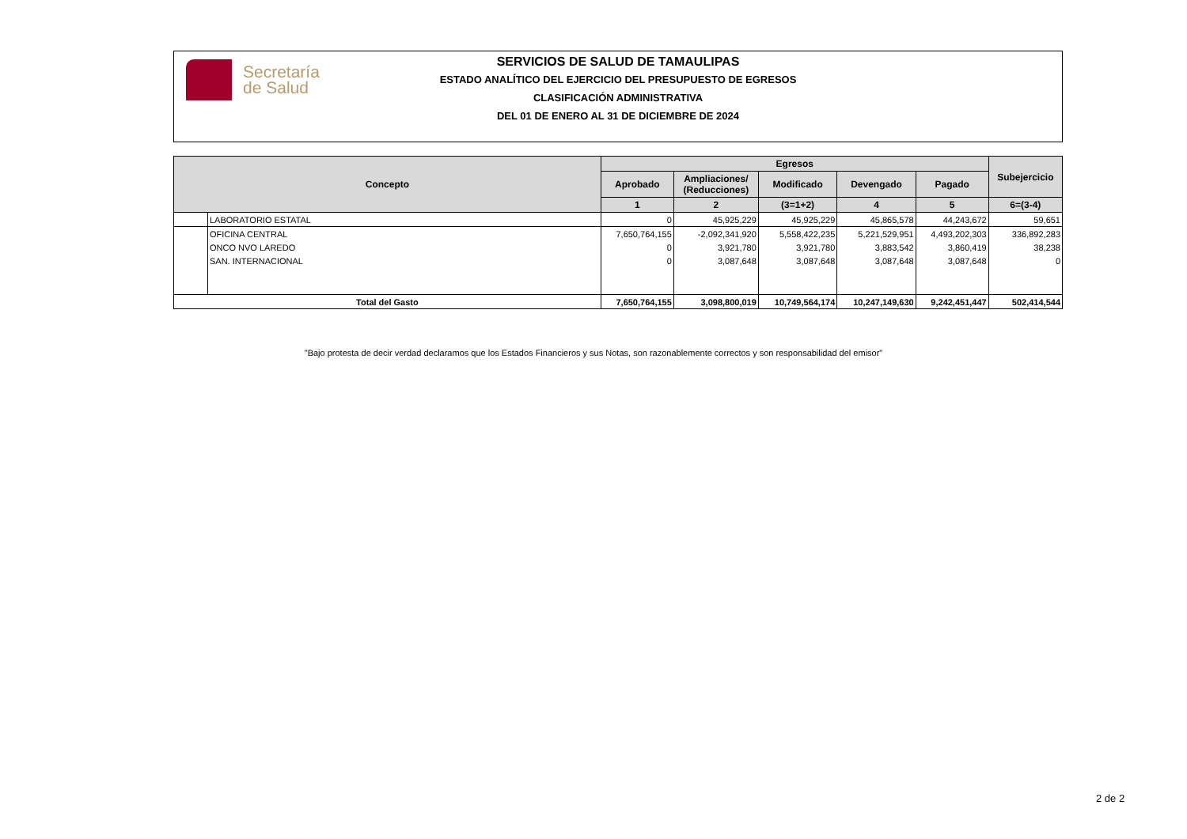Secretaría
de Salud
SERVICIOS DE SALUD DE TAMAULIPAS
ESTADO ANALÍTICO DEL EJERCICIO DEL PRESUPUESTO DE EGRESOS
CLASIFICACIÓN ADMINISTRATIVA
DEL 01 DE ENERO AL 31 DE DICIEMBRE DE 2024
| Concepto | | Egresos | | | | | Subejercicio |
| --- | --- | --- | --- | --- | --- | --- | --- |
| | | Aprobado | Ampliaciones/ (Reducciones) | Modificado | Devengado | Pagado | |
| | | 1 | 2 | (3=1+2) | 4 | 5 | 6=(3-4) |
| | LABORATORIO ESTATAL | 0 | 45,925,229 | 45,925,229 | 45,865,578 | 44,243,672 | 59,651 |
| | OFICINA CENTRAL | 7,650,764,155 | -2,092,341,920 | 5,558,422,235 | 5,221,529,951 | 4,493,202,303 | 336,892,283 |
| | ONCO NVO LAREDO | 0 | 3,921,780 | 3,921,780 | 3,883,542 | 3,860,419 | 38,238 |
| | SAN. INTERNACIONAL | 0 | 3,087,648 | 3,087,648 | 3,087,648 | 3,087,648 | 0 |
| Total del Gasto | | 7,650,764,155 | 3,098,800,019 | 10,749,564,174 | 10,247,149,630 | 9,242,451,447 | 502,414,544 |
"Bajo protesta de decir verdad declaramos que los Estados Financieros y sus Notas, son razonablemente correctos y son responsabilidad del emisor"
2 de 2